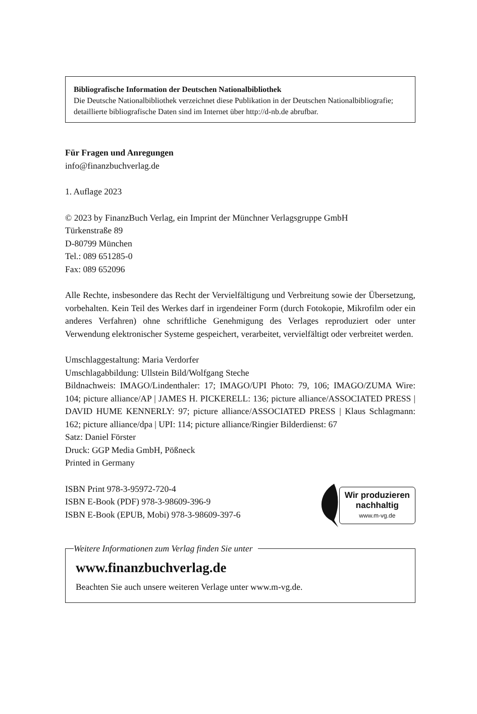Bibliografische Information der Deutschen Nationalbibliothek
Die Deutsche Nationalbibliothek verzeichnet diese Publikation in der Deutschen Nationalbibliografie; detaillierte bibliografische Daten sind im Internet über http://d-nb.de abrufbar.
Für Fragen und Anregungen
info@finanzbuchverlag.de
1. Auflage 2023
© 2023 by FinanzBuch Verlag, ein Imprint der Münchner Verlagsgruppe GmbH
Türkenstraße 89
D-80799 München
Tel.: 089 651285-0
Fax: 089 652096
Alle Rechte, insbesondere das Recht der Vervielfältigung und Verbreitung sowie der Übersetzung, vorbehalten. Kein Teil des Werkes darf in irgendeiner Form (durch Fotokopie, Mikrofilm oder ein anderes Verfahren) ohne schriftliche Genehmigung des Verlages reproduziert oder unter Verwendung elektronischer Systeme gespeichert, verarbeitet, vervielfältigt oder verbreitet werden.
Umschlaggestaltung: Maria Verdorfer
Umschlagabbildung: Ullstein Bild/Wolfgang Steche
Bildnachweis: IMAGO/Lindenthaler: 17; IMAGO/UPI Photo: 79, 106; IMAGO/ZUMA Wire: 104; picture alliance/AP | JAMES H. PICKERELL: 136; picture alliance/ASSOCIATED PRESS | DAVID HUME KENNERLY: 97; picture alliance/ASSOCIATED PRESS | Klaus Schlagmann: 162; picture alliance/dpa | UPI: 114; picture alliance/Ringier Bilderdienst: 67
Satz: Daniel Förster
Druck: GGP Media GmbH, Pößneck
Printed in Germany
ISBN Print 978-3-95972-720-4
ISBN E-Book (PDF) 978-3-98609-396-9
ISBN E-Book (EPUB, Mobi) 978-3-98609-397-6
Wir produzieren
nachhaltig
www.m-vg.de
Weitere Informationen zum Verlag finden Sie unter
www.finanzbuchverlag.de
Beachten Sie auch unsere weiteren Verlage unter www.m-vg.de.